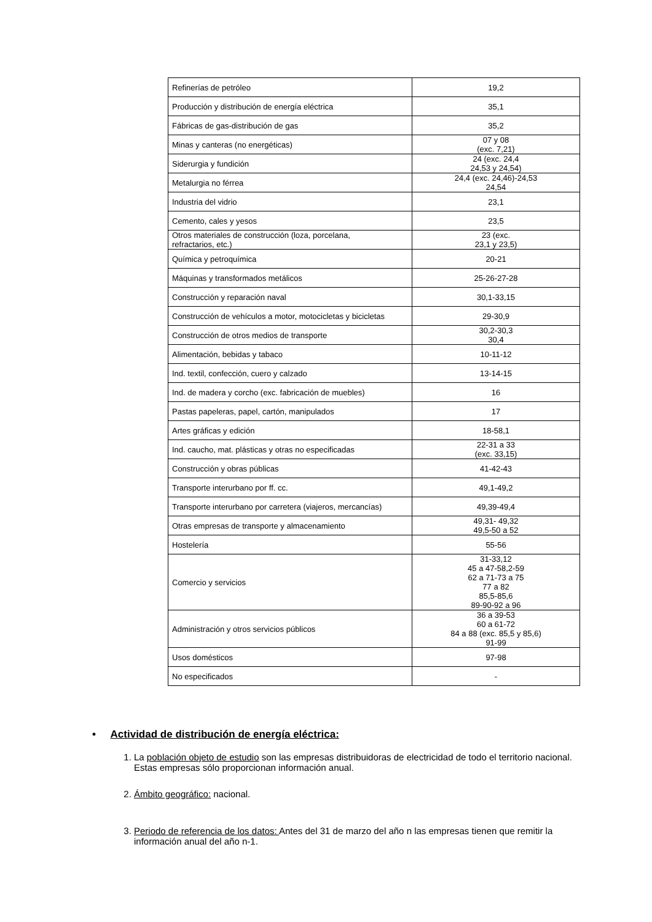| Refinerías de petróleo | 19,2 |
| Producción y distribución de energía eléctrica | 35,1 |
| Fábricas de gas-distribución de gas | 35,2 |
| Minas y canteras (no energéticas) | 07 y 08 (exc. 7,21) |
| Siderurgia y fundición | 24 (exc. 24,4 24,53 y 24,54) |
| Metalurgia no férrea | 24,4 (exc. 24,46)-24,53 24,54 |
| Industria del vidrio | 23,1 |
| Cemento, cales y yesos | 23,5 |
| Otros materiales de construcción (loza, porcelana, refractarios, etc.) | 23 (exc. 23,1 y 23,5) |
| Química y petroquímica | 20-21 |
| Máquinas y transformados metálicos | 25-26-27-28 |
| Construcción y reparación naval | 30,1-33,15 |
| Construcción de vehículos a motor, motocicletas y bicicletas | 29-30,9 |
| Construcción de otros medios de transporte | 30,2-30,3 30,4 |
| Alimentación, bebidas y tabaco | 10-11-12 |
| Ind. textil, confección, cuero y calzado | 13-14-15 |
| Ind. de madera y corcho (exc. fabricación de muebles) | 16 |
| Pastas papeleras, papel, cartón, manipulados | 17 |
| Artes gráficas y edición | 18-58,1 |
| Ind. caucho, mat. plásticas y otras no especificadas | 22-31 a 33 (exc. 33,15) |
| Construcción y obras públicas | 41-42-43 |
| Transporte interurbano por ff. cc. | 49,1-49,2 |
| Transporte interurbano por carretera (viajeros, mercancías) | 49,39-49,4 |
| Otras empresas de transporte y almacenamiento | 49,31- 49,32 49,5-50 a 52 |
| Hostelería | 55-56 |
| Comercio y servicios | 31-33,12 45 a 47-58,2-59 62 a 71-73 a 75 77 a 82 85,5-85,6 89-90-92 a 96 |
| Administración y otros servicios públicos | 36 a 39-53 60 a 61-72 84 a 88 (exc. 85,5 y 85,6) 91-99 |
| Usos domésticos | 97-98 |
| No especificados | - |
• Actividad de distribución de energía eléctrica:
1. La población objeto de estudio son las empresas distribuidoras de electricidad de todo el territorio nacional. Estas empresas sólo proporcionan información anual.
2. Ámbito geográfico: nacional.
3. Periodo de referencia de los datos: Antes del 31 de marzo del año n las empresas tienen que remitir la información anual del año n-1.